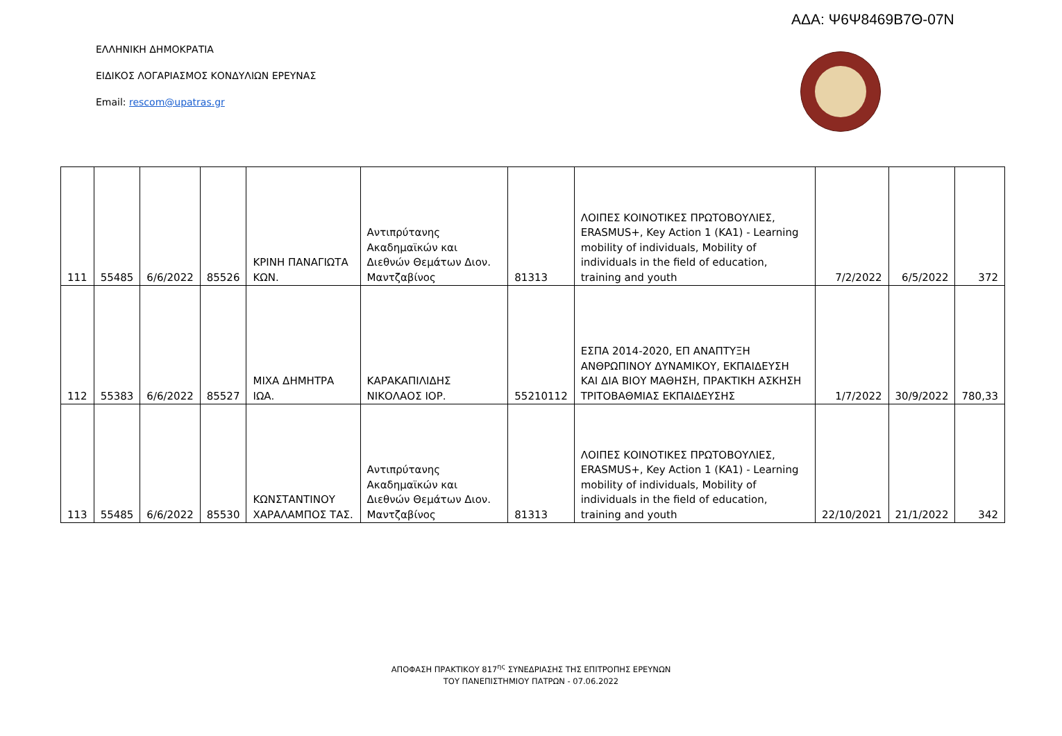ΑΔΑ: Ψ6Ψ8469Β7Θ-07Ν
ΕΛΛΗΝΙΚΗ ΔΗΜΟΚΡΑΤΙΑ
ΕΙΔΙΚΟΣ ΛΟΓΑΡΙΑΣΜΟΣ ΚΟΝΔΥΛΙΩΝ ΕΡΕΥΝΑΣ
Email: rescom@upatras.gr
| 111 | 55485 | 6/6/2022 | 85526 | ΚΡΙΝΗ ΠΑΝΑΓΙΩΤΑ ΚΩΝ. | Αντιπρύτανης Ακαδημαϊκών και Διεθνών Θεμάτων Διον. Μαντζαβίνος | 81313 | ΛΟΙΠΕΣ ΚΟΙΝΟΤΙΚΕΣ ΠΡΩΤΟΒΟΥΛΙΕΣ, ERASMUS+, Key Action 1 (KA1) - Learning mobility of individuals, Mobility of individuals in the field of education, training and youth | 7/2/2022 | 6/5/2022 | 372 |
| 112 | 55383 | 6/6/2022 | 85527 | ΜΙΧΑ ΔΗΜΗΤΡΑ ΙΩΑ. | ΚΑΡΑΚΑΠΙΛΙΔΗΣ ΝΙΚΟΛΑΟΣ ΙΟΡ. | 55210112 | ΕΣΠΑ 2014-2020, ΕΠ ΑΝΑΠΤΥΞΗ ΑΝΘΡΩΠΙΝΟΥ ΔΥΝΑΜΙΚΟΥ, ΕΚΠΑΙΔΕΥΣΗ ΚΑΙ ΔΙΑ ΒΙΟΥ ΜΑΘΗΣΗ, ΠΡΑΚΤΙΚΗ ΑΣΚΗΣΗ ΤΡΙΤΟΒΑΘΜΙΑΣ ΕΚΠΑΙΔΕΥΣΗΣ | 1/7/2022 | 30/9/2022 | 780,33 |
| 113 | 55485 | 6/6/2022 | 85530 | ΚΩΝΣΤΑΝΤΙΝΟΥ ΧΑΡΑΛΑΜΠΟΣ ΤΑΣ. | Αντιπρύτανης Ακαδημαϊκών και Διεθνών Θεμάτων Διον. Μαντζαβίνος | 81313 | ΛΟΙΠΕΣ ΚΟΙΝΟΤΙΚΕΣ ΠΡΩΤΟΒΟΥΛΙΕΣ, ERASMUS+, Key Action 1 (KA1) - Learning mobility of individuals, Mobility of individuals in the field of education, training and youth | 22/10/2021 | 21/1/2022 | 342 |
ΑΠΟΦΑΣΗ ΠΡΑΚΤΙΚΟΥ 817<sup>ης</sup> ΣΥΝΕΔΡΙΑΣΗΣ ΤΗΣ ΕΠΙΤΡΟΠΗΣ ΕΡΕΥΝΩΝ
ΤΟΥ ΠΑΝΕΠΙΣΤΗΜΙΟΥ ΠΑΤΡΩΝ - 07.06.2022